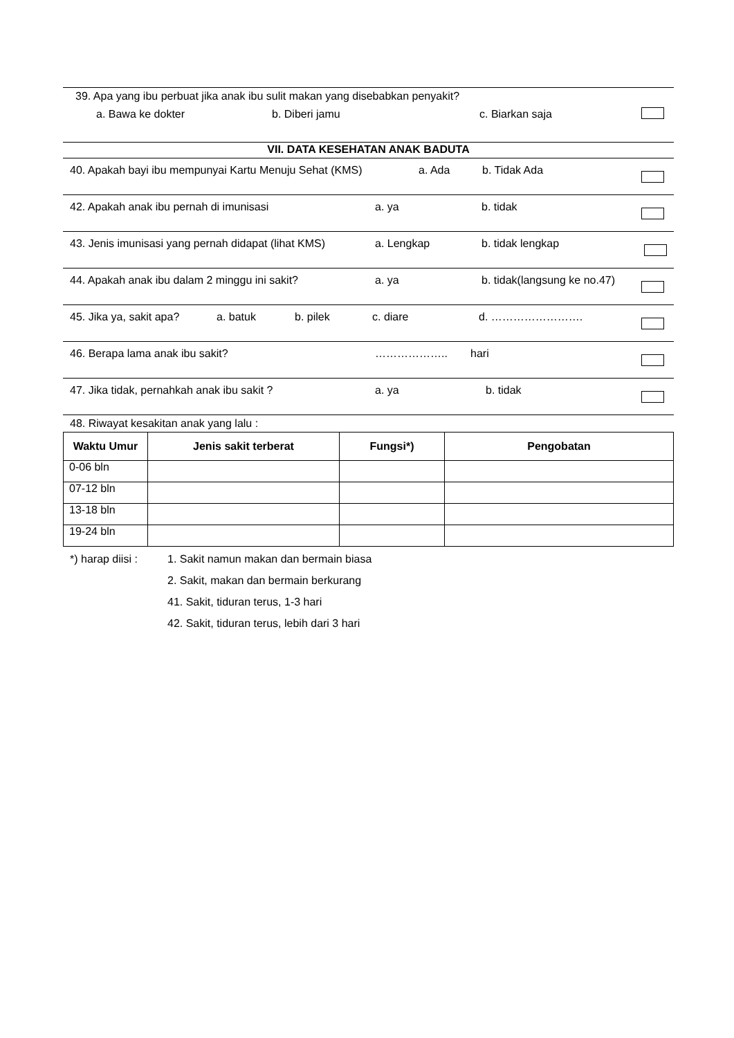39. Apa yang ibu perbuat jika anak ibu sulit makan yang disebabkan penyakit?
a. Bawa ke dokter b. Diberi jamu c. Biarkan saja
VII. DATA KESEHATAN ANAK BADUTA
40. Apakah bayi ibu mempunyai Kartu Menuju Sehat (KMS) a. Ada b. Tidak Ada
42. Apakah anak ibu pernah di imunisasi a. ya b. tidak
43. Jenis imunisasi yang pernah didapat (lihat KMS) a. Lengkap b. tidak lengkap
44. Apakah anak ibu dalam 2 minggu ini sakit? a. ya b. tidak(langsung ke no.47)
45. Jika ya, sakit apa? a. batuk b. pilek c. diare d. …………………….
46. Berapa lama anak ibu sakit? ……………….. hari
47. Jika tidak, pernahkah anak ibu sakit ? a. ya b. tidak
48. Riwayat kesakitan anak yang lalu :
| Waktu Umur | Jenis sakit terberat | Fungsi*) | Pengobatan |
| --- | --- | --- | --- |
| 0-06 bln | | | |
| 07-12 bln | | | |
| 13-18 bln | | | |
| 19-24 bln | | | |
*) harap diisi :
1. Sakit namun makan dan bermain biasa
2. Sakit, makan dan bermain berkurang
41. Sakit, tiduran terus, 1-3 hari
42. Sakit, tiduran terus, lebih dari 3 hari